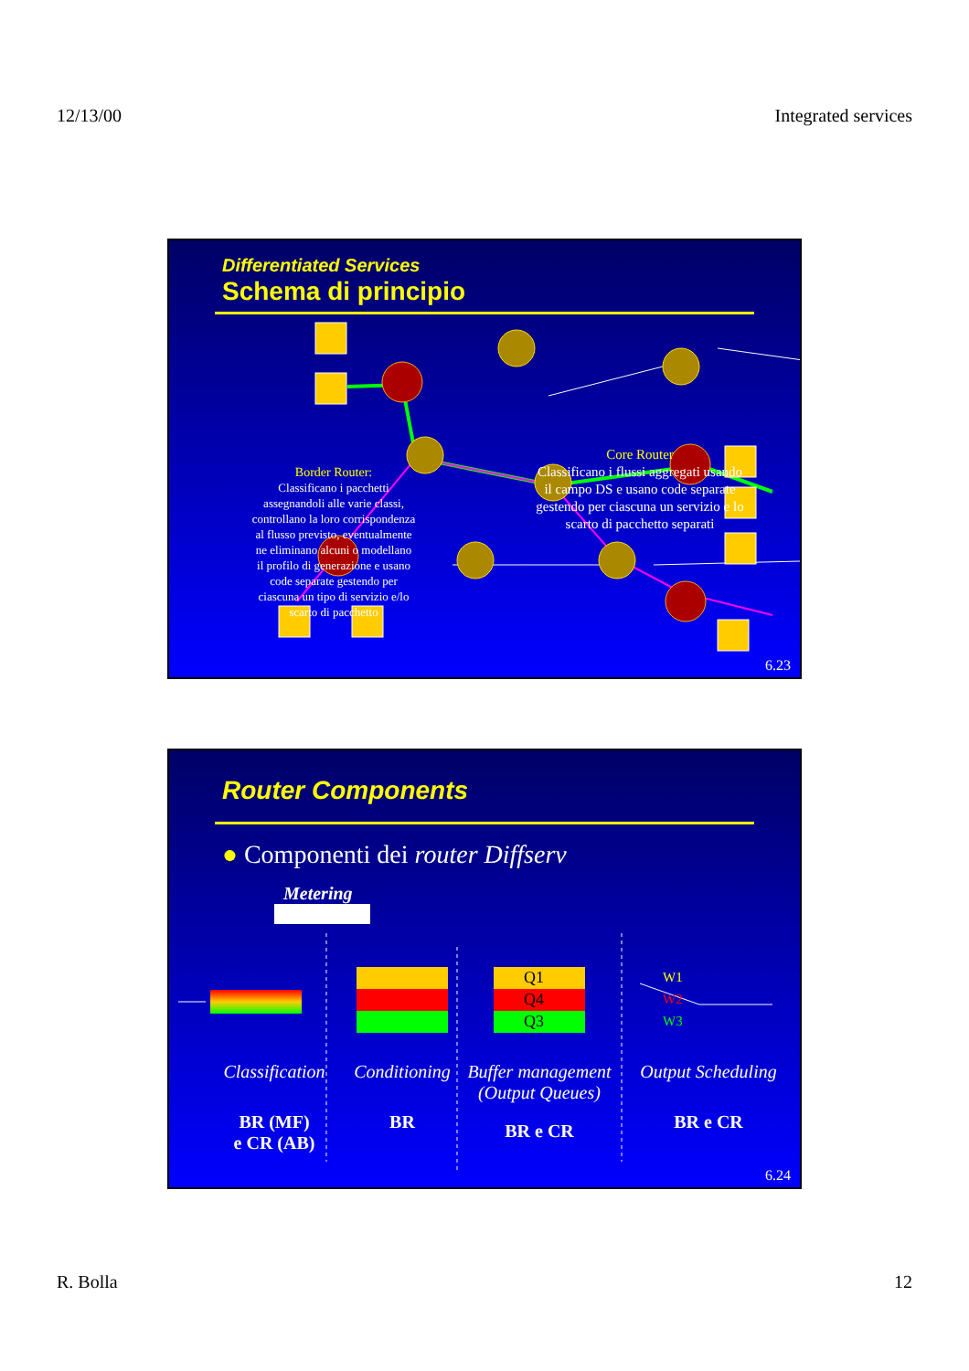12/13/00 Integrated services
Differentiated Services
Schema di principio
Border Router:
Classificano i pacchetti
assegnandoli alle varie classi,
controllano la loro corrispondenza
al flusso previsto, eventualmente
ne eliminano alcuni o modellano
il profilo di generazione e usano
code separate gestendo per
ciascuna un tipo di servizio e/lo
scarto di pacchetto
Core Router
Classificano i flussi aggregati usando il campo DS e usano code separate gestendo per ciascuna un servizio e lo scarto di pacchetto separati
6.23
Router Components
● Componenti dei router Diffserv
Metering
Q1
Q4
Q3
W1
W2
W3
Classification Conditioning
Buffer management (Output Queues)
Output Scheduling
BR (MF)
e CR (AB)
BR BR e CR BR e CR
6.24
R. Bolla 12